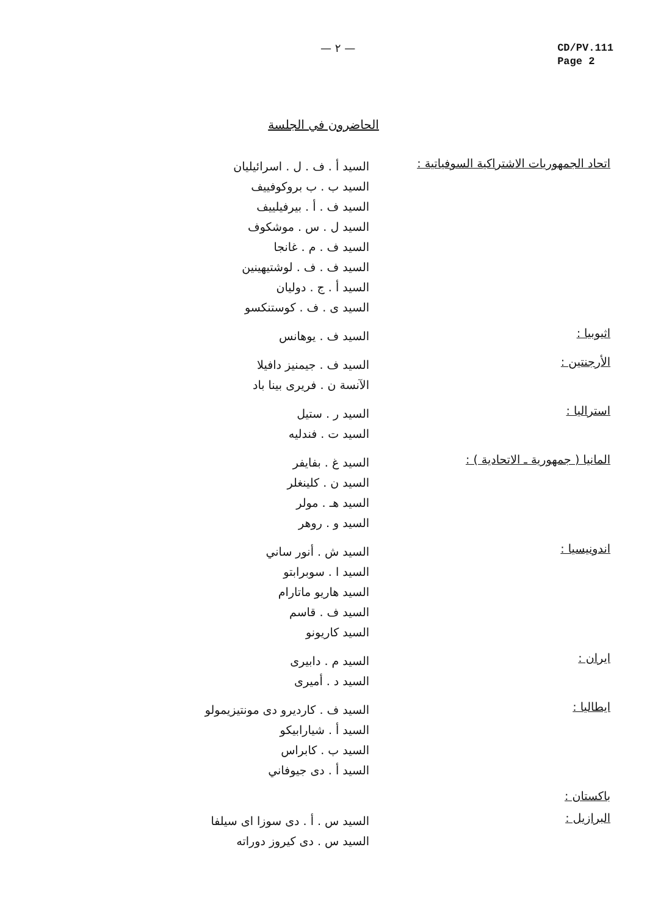— ٢ —
CD/PV.111
Page 2
الحاضرون في الجلسة
اتحاد الجمهوريات الاشتراكية السوفياتية :
السيد أ . ف . ل . اسرائيليان
السيد ب . ب بروكوفييف
السيد ف . أ . بيرفيلييف
السيد ل . س . موشكوف
السيد ف . م . غانجا
السيد ف . ف . لوشتيهينين
السيد أ . ج . دوليان
السيد ى . ف . كوستنكسو
اثيوبيا :
السيد ف . يوهانس
الأرجنتين :
السيد ف . جيمنيز دافيلا
الآنسة ن . فريرى بينا باد
استراليا :
السيد ر . ستيل
السيد ت . فندليه
المانيا ( جمهورية ـ الاتحادية ) :
السيد غ . بفايفر
السيد ن . كلينغلر
السيد هـ . مولر
السيد و . روهر
اندونيسيا :
السيد ش . أنور ساني
السيد ا . سوبرابتو
السيد هاريو ماتارام
السيد ف . قاسم
السيد كاريونو
ايران :
السيد م . دابيرى
السيد د . أميرى
ايطاليا :
السيد ف . كارديرو دى مونتيزيمولو
السيد أ . شيارابيكو
السيد ب . كابراس
السيد أ . دى جيوفاني
باكستان :
البرازيل :
السيد س . أ . دى سوزا اى سيلفا
السيد س . دى كيروز دوراته